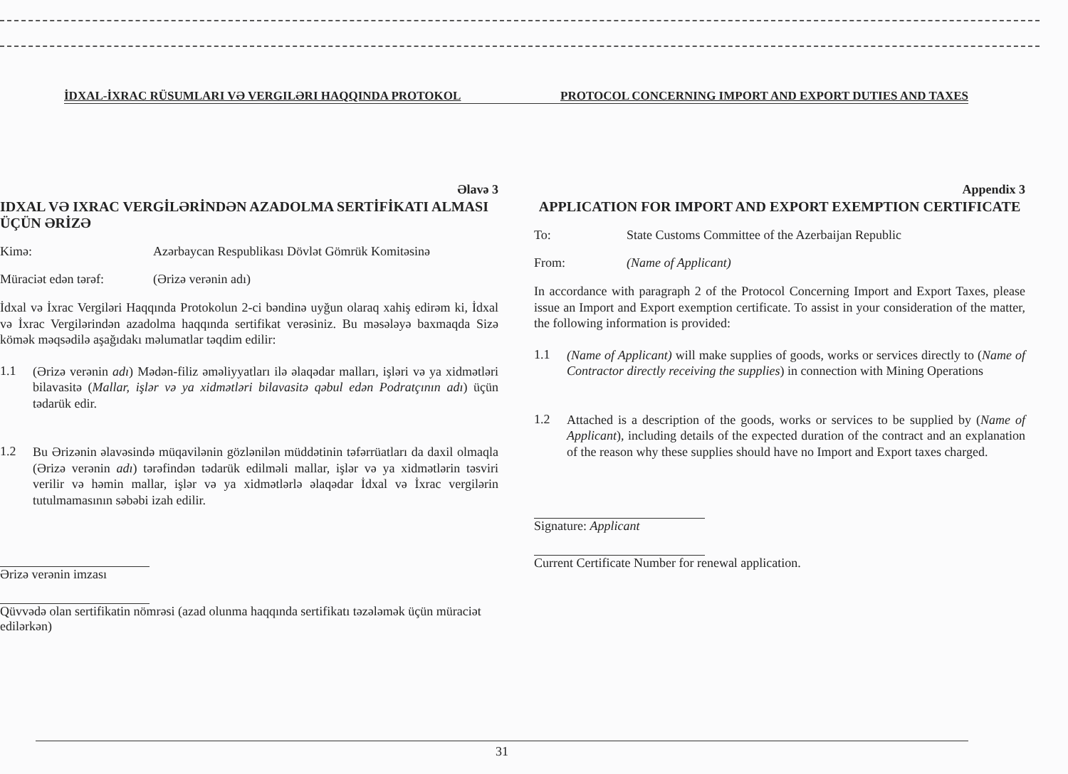İDXAL-İXRAC RÜSUMLARI VƏ VERGILƏRI HAQQINDA PROTOKOL PROTOCOL CONCERNING IMPORT AND EXPORT DUTIES AND TAXES
Əlavə 3
IDXAL VƏ IXRAC VERGİLƏRİNDƏN AZADOLMA SERTİFİKATI ALMASI ÜÇÜN ƏRİZƏ
Kimə: Azərbaycan Respublikası Dövlət Gömrük Komitəsinə
Müraciət edən tərəf: (Ərizə verənin adı)
İdxal və İxrac Vergiləri Haqqında Protokolun 2-ci bəndinə uyğun olaraq xahiş edirəm ki, İdxal və İxrac Vergilərindən azadolma haqqında sertifikat verəsiniz. Bu məsələyə baxmaqda Sizə kömək məqsədilə aşağıdakı məlumatlar təqdim edilir:
1.1
(Ərizə verənin adı) Mədən-filiz əməliyyatları ilə əlaqədar malları, işləri və ya xidmətləri bilavasitə (Mallar, işlər və ya xidmətləri bilavasitə qəbul edən Podratçının adı) üçün tədarük edir.
1.2
Bu Ərizənin əlavəsində müqavilənin gözlənilən müddətinin təfərrüatları da daxil olmaqla (Ərizə verənin adı) tərəfindən tədarük edilməli mallar, işlər və ya xidmətlərin təsviri verilir və həmin mallar, işlər və ya xidmətlərlə əlaqədar İdxal və İxrac vergilərin tutulmamasının səbəbi izah edilir.
Ərizə verənin imzası
Qüvvədə olan sertifikatin nömrəsi (azad olunma haqqında sertifikatı təzələmək üçün müraciət edilərkən)
Appendix 3
APPLICATION FOR IMPORT AND EXPORT EXEMPTION CERTIFICATE
To: State Customs Committee of the Azerbaijan Republic
From: (Name of Applicant)
In accordance with paragraph 2 of the Protocol Concerning Import and Export Taxes, please issue an Import and Export exemption certificate. To assist in your consideration of the matter, the following information is provided:
1.1
(Name of Applicant) will make supplies of goods, works or services directly to (Name of Contractor directly receiving the supplies) in connection with Mining Operations
1.2
Attached is a description of the goods, works or services to be supplied by (Name of Applicant), including details of the expected duration of the contract and an explanation of the reason why these supplies should have no Import and Export taxes charged.
Signature: Applicant
Current Certificate Number for renewal application.
31